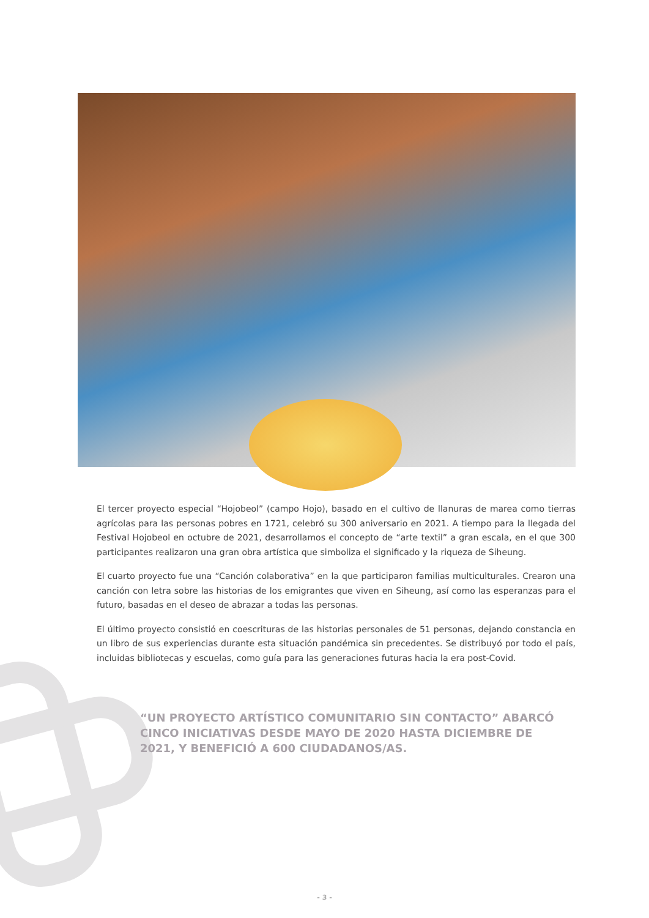El tercer proyecto especial “Hojobeol” (campo Hojo), basado en el cultivo de llanuras de marea como tierras agrícolas para las personas pobres en 1721, celebró su 300 aniversario en 2021. A tiempo para la llegada del Festival Hojobeol en octubre de 2021, desarrollamos el concepto de “arte textil” a gran escala, en el que 300 participantes realizaron una gran obra artística que simboliza el significado y la riqueza de Siheung.
El cuarto proyecto fue una “Canción colaborativa” en la que participaron familias multiculturales. Crearon una canción con letra sobre las historias de los emigrantes que viven en Siheung, así como las esperanzas para el futuro, basadas en el deseo de abrazar a todas las personas.
El último proyecto consistió en coescrituras de las historias personales de 51 personas, dejando constancia en un libro de sus experiencias durante esta situación pandémica sin precedentes. Se distribuyó por todo el país, incluidas bibliotecas y escuelas, como guía para las generaciones futuras hacia la era post-Covid.
“UN PROYECTO ARTÍSTICO COMUNITARIO SIN CONTACTO” ABARCÓ CINCO INICIATIVAS DESDE MAYO DE 2020 HASTA DICIEMBRE DE 2021, Y BENEFICIÓ A 600 CIUDADANOS/AS.
- 3 -